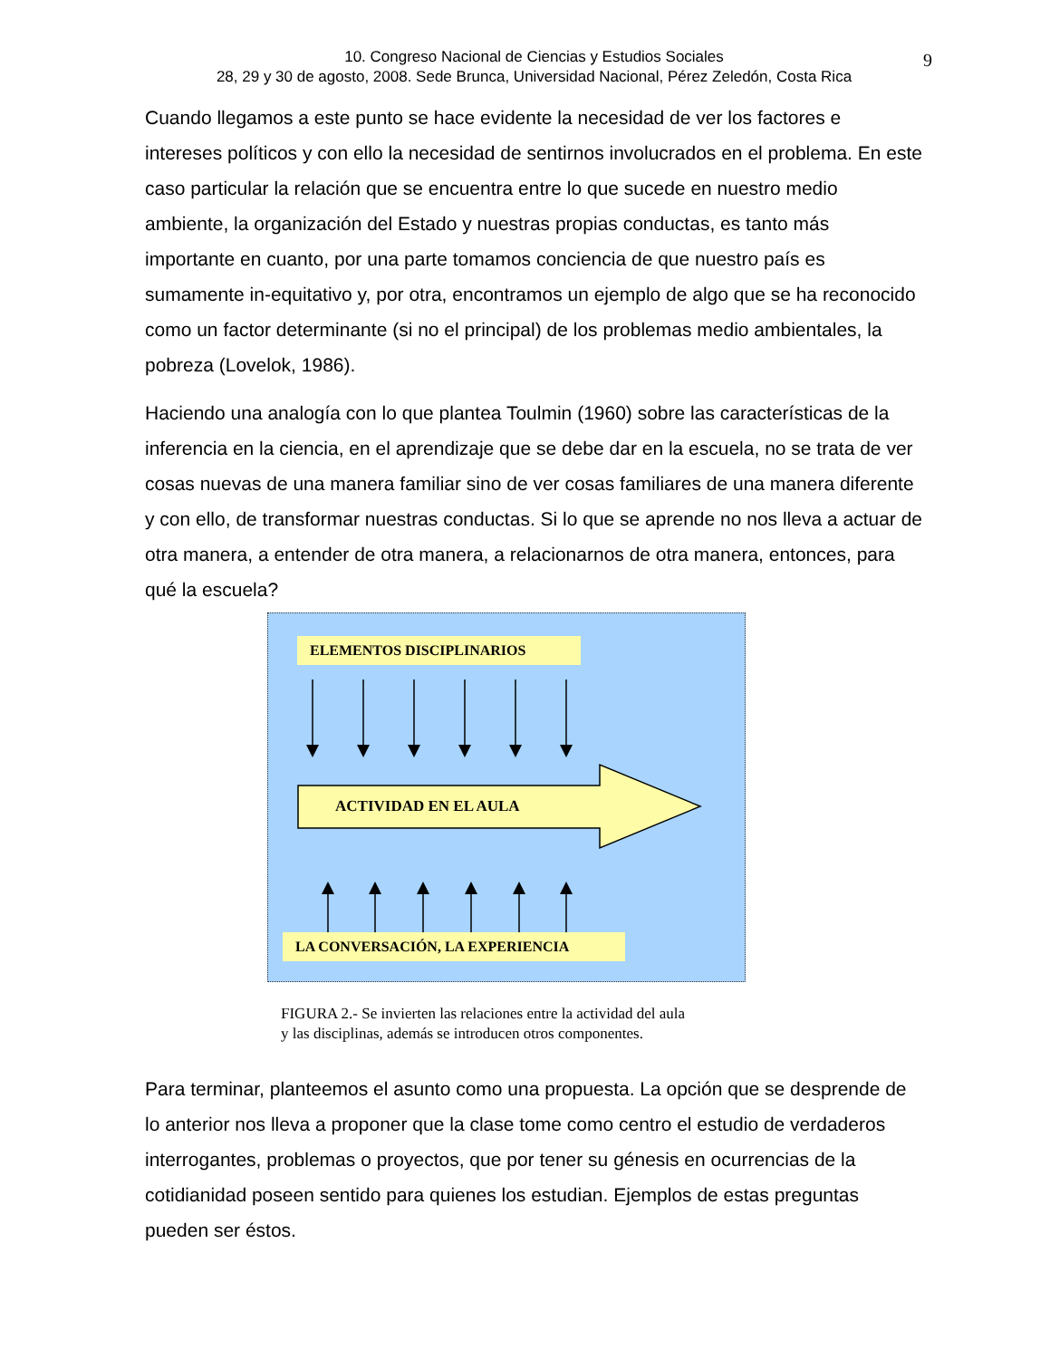10. Congreso Nacional de Ciencias y Estudios Sociales
28, 29 y 30 de agosto, 2008. Sede Brunca, Universidad Nacional, Pérez Zeledón, Costa Rica
9
Cuando llegamos a este punto se hace evidente la necesidad de ver los factores e intereses políticos y con ello la necesidad de sentirnos involucrados en el problema. En este caso particular la relación que se encuentra entre lo que sucede en nuestro medio ambiente, la organización del Estado y nuestras propias conductas, es tanto más importante en cuanto, por una parte tomamos conciencia de que nuestro país es sumamente in-equitativo y, por otra, encontramos un ejemplo de algo que se ha reconocido como un factor determinante (si no el principal) de los problemas medio ambientales, la pobreza (Lovelok, 1986).
Haciendo una analogía con lo que plantea Toulmin (1960) sobre las características de la inferencia en la ciencia, en el aprendizaje que se debe dar en la escuela, no se trata de ver cosas nuevas de una manera familiar sino de ver cosas familiares de una manera diferente y con ello, de transformar nuestras conductas. Si lo que se aprende no nos lleva a actuar de otra manera, a entender de otra manera, a relacionarnos de otra manera, entonces, para qué la escuela?
ELEMENTOS DISCIPLINARIOS
ACTIVIDAD EN EL AULA
LA CONVERSACIÓN, LA EXPERIENCIA
FIGURA 2.- Se invierten las relaciones entre la actividad del aula
y las disciplinas, además se introducen otros componentes.
Para terminar, planteemos el asunto como una propuesta. La opción que se desprende de lo anterior nos lleva a proponer que la clase tome como centro el estudio de verdaderos interrogantes, problemas o proyectos, que por tener su génesis en ocurrencias de la cotidianidad poseen sentido para quienes los estudian. Ejemplos de estas preguntas pueden ser éstos.